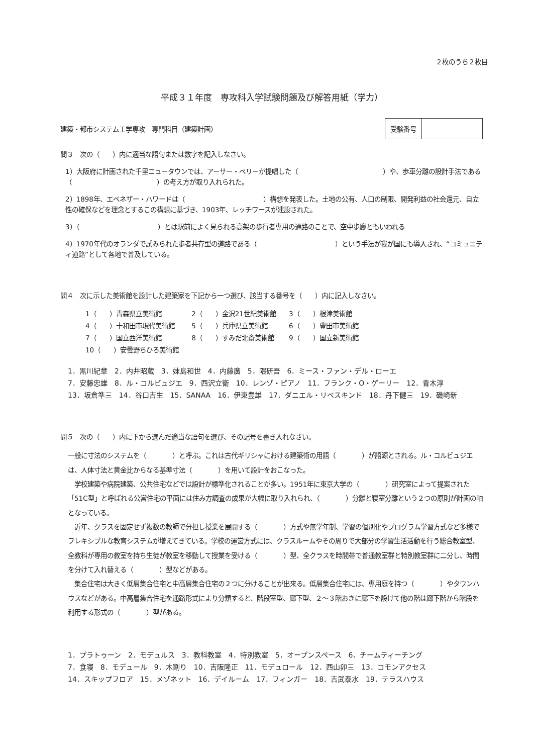２枚のうち２枚目
平成３１年度　専攻科入学試験問題及び解答用紙（学力）
建築・都市システム工学専攻　専門科目（建築計画）
| 受験番号 | |
問３　次の（　　）内に適当な語句または数字を記入しなさい。
1）大阪府に計画された千里ニュータウンでは、アーサー・ペリーが提唱した（　　　　　　　　　　　　　）や、歩車分離の設計手法である（　　　　　　　　　　　　　）の考え方が取り入れられた。
2）1898年、エベネザー・ハワードは（　　　　　　　　　　　　）構想を発表した。土地の公有、人口の制限、開発利益の社会還元、自立性の確保などを理念とするこの構想に基づき、1903年、レッチワースが建設された。
3）（　　　　　　　　　　　　）とは駅前によく見られる高架の歩行者専用の通路のことで、空中歩廊ともいわれる
4）1970年代のオランダで試みられた歩者共存型の道路である（　　　　　　　　　　　　）という手法が我が国にも導入され、“コミュニティ道路”として各地で普及している。
問４　次に示した美術館を設計した建築家を下記から一つ選び、該当する番号を（　　）内に記入しなさい。
| 1（ ）青森県立美術館 | 2（ ）金沢21世紀美術館 | 3（ ）根津美術館 |
| 4（ ）十和田市現代美術館 | 5（ ）兵庫県立美術館 | 6（ ）豊田市美術館 |
| 7（ ）国立西洋美術館 | 8（ ）すみだ北斎美術館 | 9（ ）国立新美術館 |
| 10（ ）安曇野ちひろ美術館 | | |
1．黒川紀章　2．内井昭蔵　3．妹島和世　4．内藤廣　5．隈研吾　6．ミース・ファン・デル・ローエ
7．安藤忠雄　8．ル・コルビュジエ　9．西沢立衛　10．レンゾ・ピアノ　11．フランク・O・ゲーリー　12．青木淳
13．坂倉準三　14．谷口吉生　15．SANAA　16．伊東豊雄　17．ダニエル・リベスキンド　18．丹下健三　19．磯崎新
問５　次の（　　）内に下から選んだ適当な語句を選び、その記号を書き入れなさい。
一般に寸法のシステムを（　　　　）と呼ぶ。これは古代ギリシャにおける建築術の用語（　　　　）が語源とされる。ル・コルビュジエは、人体寸法と黄金比からなる基準寸法（　　　　）を用いて設計をおこなった。
　学校建築や病院建築、公共住宅などでは設計が標準化されることが多い。1951年に東京大学の（　　　　）研究室によって提案された「51C型」と呼ばれる公営住宅の平面には住み方調査の成果が大幅に取り入れられ、（　　　　）分離と寝室分離という２つの原則が計画の軸となっている。
　近年、クラスを固定せず複数の教師で分担し授業を展開する（　　　　）方式や無学年制、学習の個別化やプログラム学習方式など多様でフレキシブルな教育システムが増えてきている。学校の運営方式には、クラスルームやその周りで大部分の学習生活活動を行う総合教室型、全教科が専用の教室を持ち生徒が教室を移動して授業を受ける（　　　　）型、全クラスを時間帯で普通教室群と特別教室群に二分し、時間を分けて入れ替える（　　　　）型などがある。
　集合住宅は大きく低層集合住宅と中高層集合住宅の２つに分けることが出来る。低層集合住宅には、専用庭を持つ（　　　　）やタウンハウスなどがある。中高層集合住宅を通路形式により分類すると、階段室型、廊下型、２～３階おきに廊下を設けて他の階は廊下階から階段を利用する形式の（　　　　）型がある。
1．プラトゥーン　2．モデュルス　3．教科教室　4．特別教室　5．オープンスペース　6．チームティーチング
7．食寝　8．モデュール　9．木割り　10．吉阪隆正　11．モデュロール　12．西山卯三　13．コモンアクセス
14．スキップフロア　15．メゾネット　16．デイルーム　17．フィンガー　18．吉武泰水　19．テラスハウス